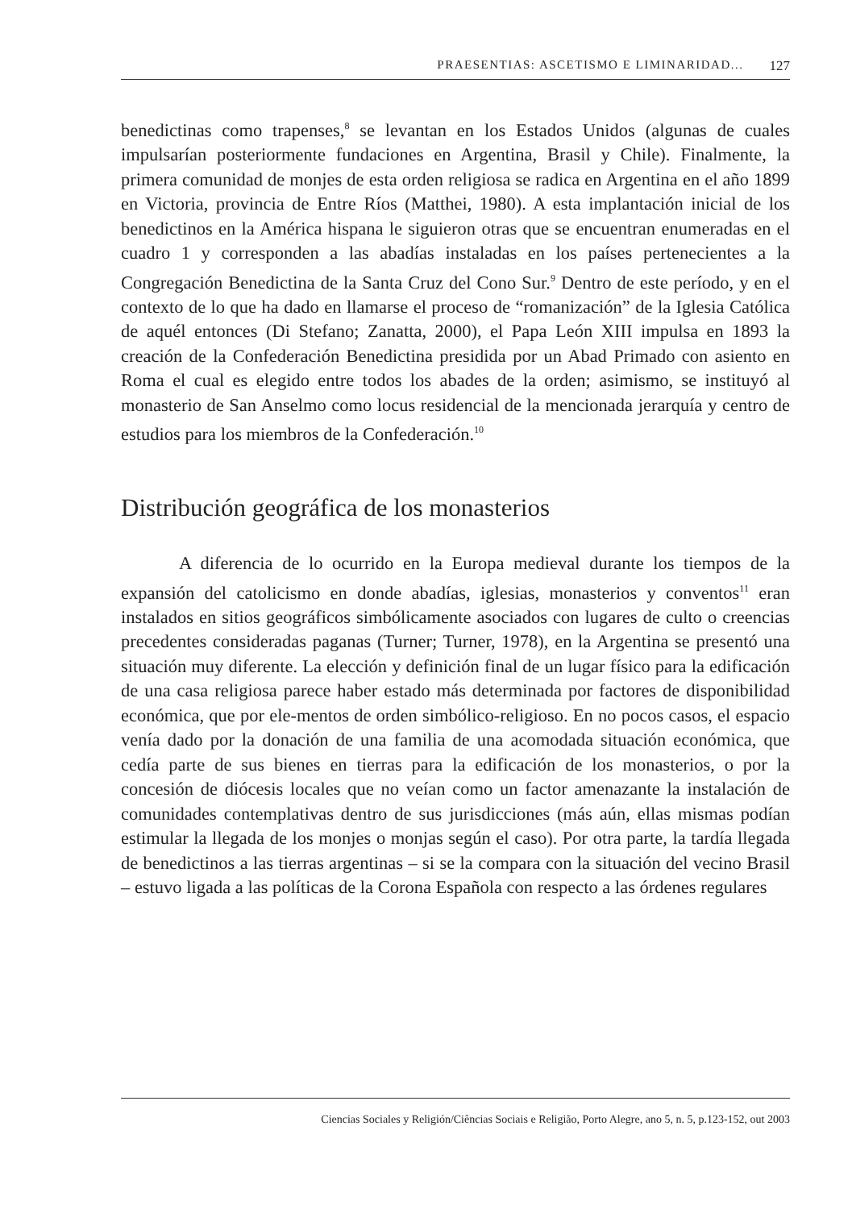PRAESENTIAS: ASCETISMO E LIMINARIDAD... 127
benedictinas como trapenses,<sup>8</sup> se levantan en los Estados Unidos (algunas de cuales impulsarían posteriormente fundaciones en Argentina, Brasil y Chile). Finalmente, la primera comunidad de monjes de esta orden religiosa se radica en Argentina en el año 1899 en Victoria, provincia de Entre Ríos (Matthei, 1980). A esta implantación inicial de los benedictinos en la América hispana le siguieron otras que se encuentran enumeradas en el cuadro 1 y corresponden a las abadías instaladas en los países pertenecientes a la Congregación Benedictina de la Santa Cruz del Cono Sur.<sup>9</sup> Dentro de este período, y en el contexto de lo que ha dado en llamarse el proceso de “romanización” de la Iglesia Católica de aquél entonces (Di Stefano; Zanatta, 2000), el Papa León XIII impulsa en 1893 la creación de la Confederación Benedictina presidida por un Abad Primado con asiento en Roma el cual es elegido entre todos los abades de la orden; asimismo, se instituyó al monasterio de San Anselmo como locus residencial de la mencionada jerarquía y centro de estudios para los miembros de la Confederación.<sup>10</sup>
Distribución geográfica de los monasterios
A diferencia de lo ocurrido en la Europa medieval durante los tiempos de la expansión del catolicismo en donde abadías, iglesias, monasterios y conventos<sup>11</sup> eran instalados en sitios geográficos simbólicamente asociados con lugares de culto o creencias precedentes consideradas paganas (Turner; Turner, 1978), en la Argentina se presentó una situación muy diferente. La elección y definición final de un lugar físico para la edificación de una casa religiosa parece haber estado más determinada por factores de disponibilidad económica, que por ele-mentos de orden simbólico-religioso. En no pocos casos, el espacio venía dado por la donación de una familia de una acomodada situación económica, que cedía parte de sus bienes en tierras para la edificación de los monasterios, o por la concesión de diócesis locales que no veían como un factor amenazante la instalación de comunidades contemplativas dentro de sus jurisdicciones (más aún, ellas mismas podían estimular la llegada de los monjes o monjas según el caso). Por otra parte, la tardía llegada de benedictinos a las tierras argentinas – si se la compara con la situación del vecino Brasil – estuvo ligada a las políticas de la Corona Española con respecto a las órdenes regulares
Ciencias Sociales y Religión/Ciências Sociais e Religião, Porto Alegre, ano 5, n. 5, p.123-152, out 2003